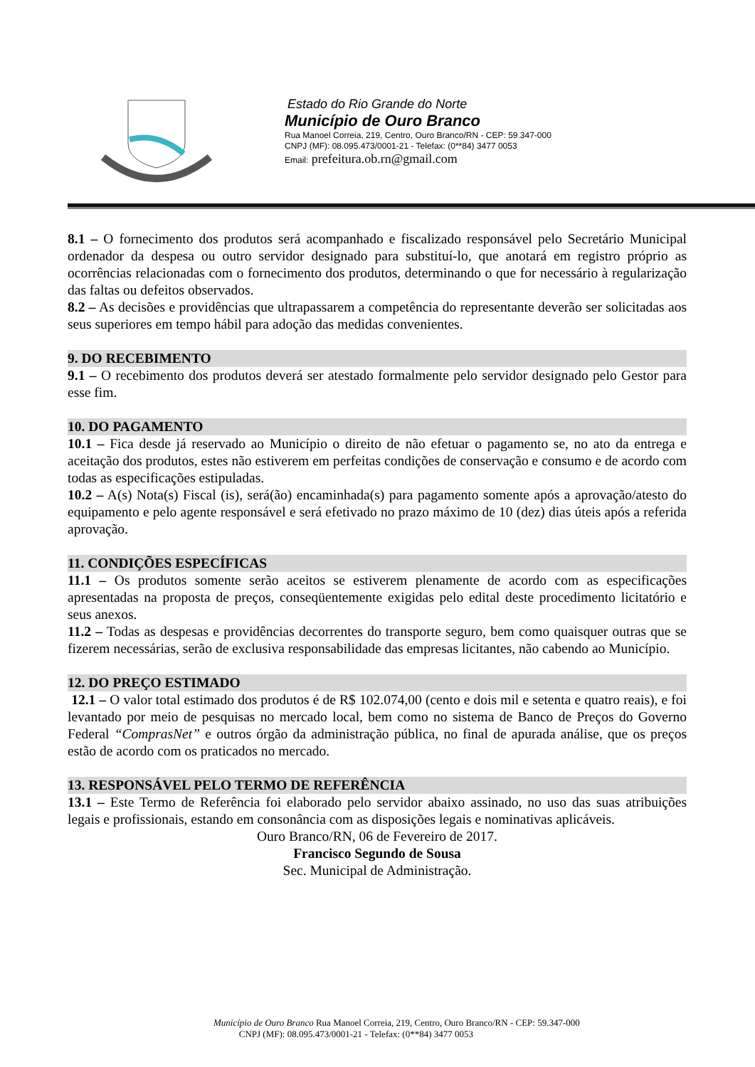Estado do Rio Grande do Norte
Município de Ouro Branco
Rua Manoel Correia, 219, Centro, Ouro Branco/RN - CEP: 59.347-000
CNPJ (MF): 08.095.473/0001-21 - Telefax: (0**84) 3477 0053
Email: prefeitura.ob.rn@gmail.com
8.1 – O fornecimento dos produtos será acompanhado e fiscalizado responsável pelo Secretário Municipal ordenador da despesa ou outro servidor designado para substituí-lo, que anotará em registro próprio as ocorrências relacionadas com o fornecimento dos produtos, determinando o que for necessário à regularização das faltas ou defeitos observados.
8.2 – As decisões e providências que ultrapassarem a competência do representante deverão ser solicitadas aos seus superiores em tempo hábil para adoção das medidas convenientes.
9. DO RECEBIMENTO
9.1 – O recebimento dos produtos deverá ser atestado formalmente pelo servidor designado pelo Gestor para esse fim.
10. DO PAGAMENTO
10.1 – Fica desde já reservado ao Município o direito de não efetuar o pagamento se, no ato da entrega e aceitação dos produtos, estes não estiverem em perfeitas condições de conservação e consumo e de acordo com todas as especificações estipuladas.
10.2 – A(s) Nota(s) Fiscal (is), será(ão) encaminhada(s) para pagamento somente após a aprovação/atesto do equipamento e pelo agente responsável e será efetivado no prazo máximo de 10 (dez) dias úteis após a referida aprovação.
11. CONDIÇÕES ESPECÍFICAS
11.1 – Os produtos somente serão aceitos se estiverem plenamente de acordo com as especificações apresentadas na proposta de preços, conseqüentemente exigidas pelo edital deste procedimento licitatório e seus anexos.
11.2 – Todas as despesas e providências decorrentes do transporte seguro, bem como quaisquer outras que se fizerem necessárias, serão de exclusiva responsabilidade das empresas licitantes, não cabendo ao Município.
12. DO PREÇO ESTIMADO
12.1 – O valor total estimado dos produtos é de R$ 102.074,00 (cento e dois mil e setenta e quatro reais), e foi levantado por meio de pesquisas no mercado local, bem como no sistema de Banco de Preços do Governo Federal “ComprasNet” e outros órgão da administração pública, no final de apurada análise, que os preços estão de acordo com os praticados no mercado.
13. RESPONSÁVEL PELO TERMO DE REFERÊNCIA
13.1 – Este Termo de Referência foi elaborado pelo servidor abaixo assinado, no uso das suas atribuições legais e profissionais, estando em consonância com as disposições legais e nominativas aplicáveis.
Ouro Branco/RN, 06 de Fevereiro de 2017.
Francisco Segundo de Sousa
Sec. Municipal de Administração.
Município de Ouro Branco Rua Manoel Correia, 219, Centro, Ouro Branco/RN - CEP: 59.347-000
CNPJ (MF): 08.095.473/0001-21 - Telefax: (0**84) 3477 0053